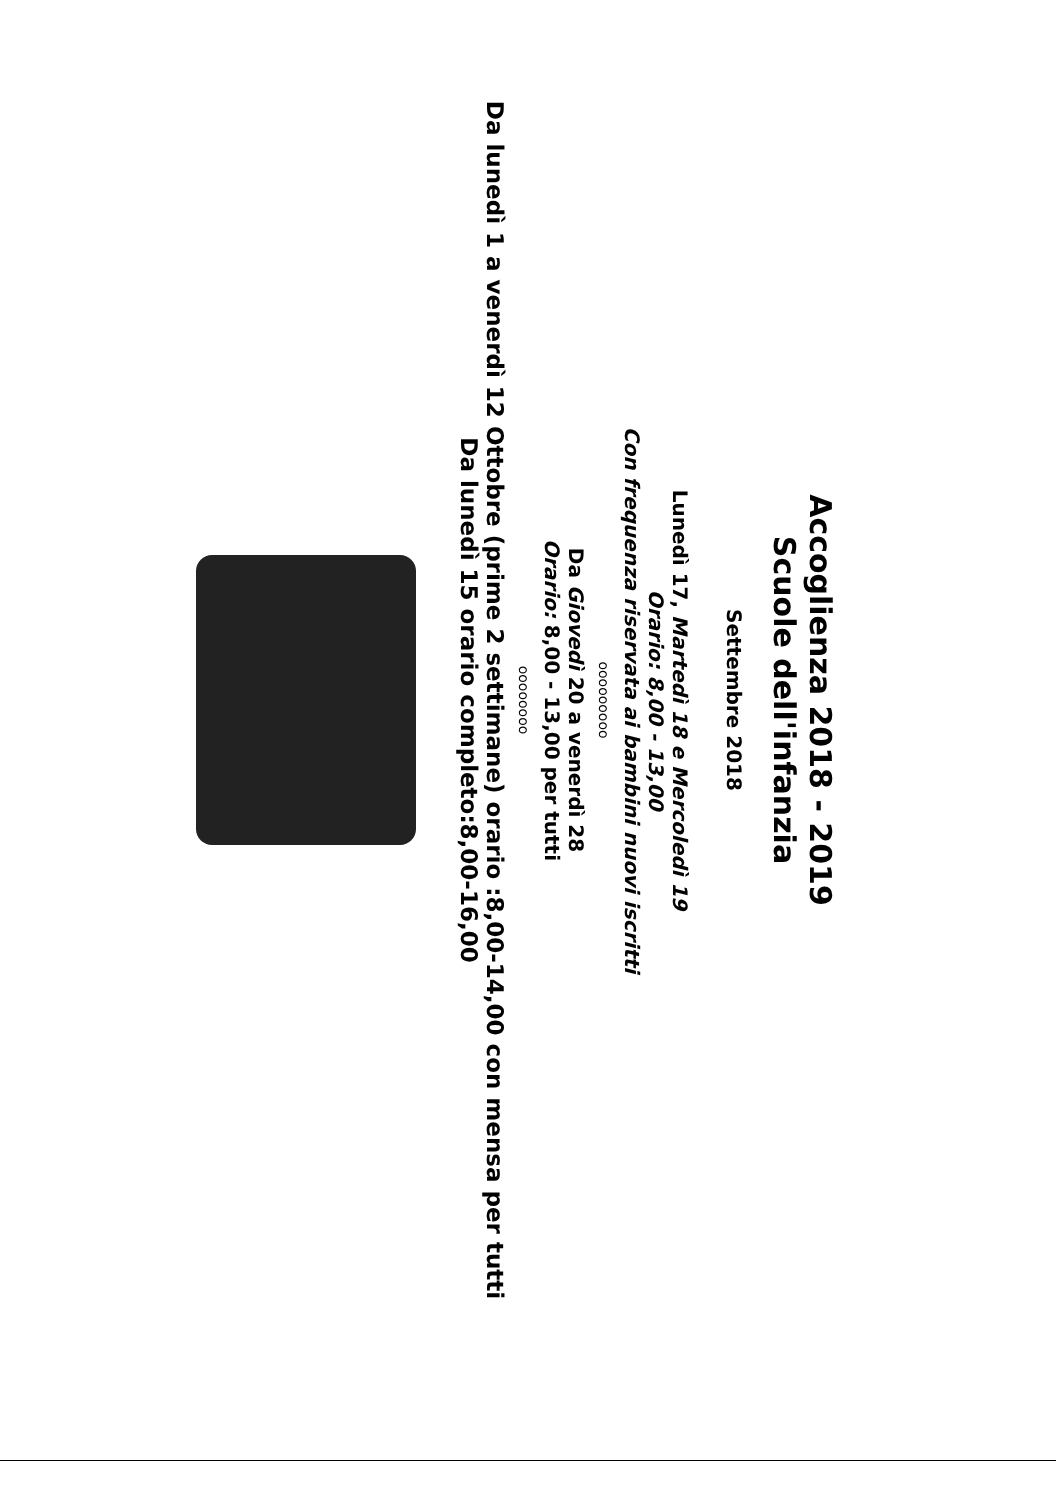Accoglienza 2018 - 2019
Scuole dell'infanzia
Settembre 2018
Lunedì 17, Martedì 18 e Mercoledì 19
Orario: 8,00 - 13,00
Con frequenza riservata ai bambini nuovi iscritti
ooooooooo
Da Giovedì 20 a venerdì 28
Orario: 8,00 - 13,00 per tutti
oooooooo
Da lunedì 1 a venerdì 12 Ottobre (prime 2 settimane) orario :8,00-14,00 con mensa per tutti
Da lunedì 15 orario completo:8,00-16,00